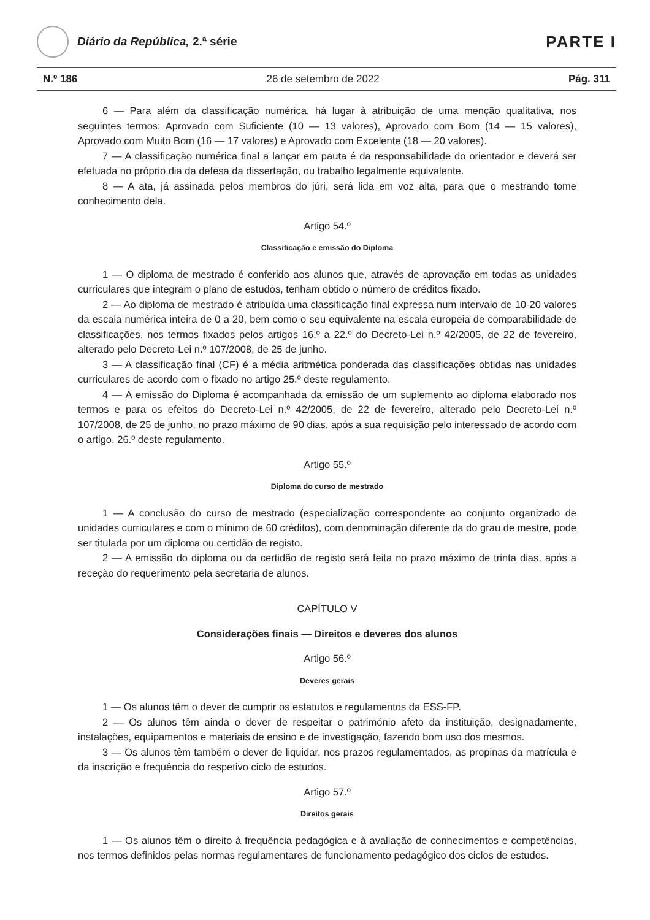Diário da República, 2.ª série
PARTE I
N.º 186 26 de setembro de 2022 Pág. 311
6 — Para além da classificação numérica, há lugar à atribuição de uma menção qualitativa, nos seguintes termos: Aprovado com Suficiente (10 — 13 valores), Aprovado com Bom (14 — 15 valores), Aprovado com Muito Bom (16 — 17 valores) e Aprovado com Excelente (18 — 20 valores).
7 — A classificação numérica final a lançar em pauta é da responsabilidade do orientador e deverá ser efetuada no próprio dia da defesa da dissertação, ou trabalho legalmente equivalente.
8 — A ata, já assinada pelos membros do júri, será lida em voz alta, para que o mestrando tome conhecimento dela.
Artigo 54.º
Classificação e emissão do Diploma
1 — O diploma de mestrado é conferido aos alunos que, através de aprovação em todas as unidades curriculares que integram o plano de estudos, tenham obtido o número de créditos fixado.
2 — Ao diploma de mestrado é atribuída uma classificação final expressa num intervalo de 10-20 valores da escala numérica inteira de 0 a 20, bem como o seu equivalente na escala europeia de comparabilidade de classificações, nos termos fixados pelos artigos 16.º a 22.º do Decreto-Lei n.º 42/2005, de 22 de fevereiro, alterado pelo Decreto-Lei n.º 107/2008, de 25 de junho.
3 — A classificação final (CF) é a média aritmética ponderada das classificações obtidas nas unidades curriculares de acordo com o fixado no artigo 25.º deste regulamento.
4 — A emissão do Diploma é acompanhada da emissão de um suplemento ao diploma elaborado nos termos e para os efeitos do Decreto-Lei n.º 42/2005, de 22 de fevereiro, alterado pelo Decreto-Lei n.º 107/2008, de 25 de junho, no prazo máximo de 90 dias, após a sua requisição pelo interessado de acordo com o artigo. 26.º deste regulamento.
Artigo 55.º
Diploma do curso de mestrado
1 — A conclusão do curso de mestrado (especialização correspondente ao conjunto organizado de unidades curriculares e com o mínimo de 60 créditos), com denominação diferente da do grau de mestre, pode ser titulada por um diploma ou certidão de registo.
2 — A emissão do diploma ou da certidão de registo será feita no prazo máximo de trinta dias, após a receção do requerimento pela secretaria de alunos.
CAPÍTULO V
Considerações finais — Direitos e deveres dos alunos
Artigo 56.º
Deveres gerais
1 — Os alunos têm o dever de cumprir os estatutos e regulamentos da ESS-FP.
2 — Os alunos têm ainda o dever de respeitar o património afeto da instituição, designadamente, instalações, equipamentos e materiais de ensino e de investigação, fazendo bom uso dos mesmos.
3 — Os alunos têm também o dever de liquidar, nos prazos regulamentados, as propinas da matrícula e da inscrição e frequência do respetivo ciclo de estudos.
Artigo 57.º
Direitos gerais
1 — Os alunos têm o direito à frequência pedagógica e à avaliação de conhecimentos e competências, nos termos definidos pelas normas regulamentares de funcionamento pedagógico dos ciclos de estudos.